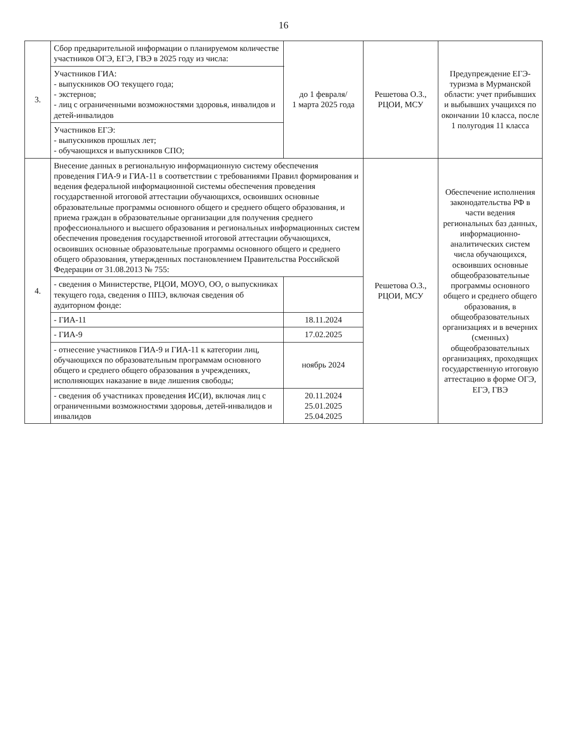16
| 3. | Сбор предварительной информации о планируемом количестве участников ОГЭ, ЕГЭ, ГВЭ в 2025 году из числа: | до 1 февраля/ 1 марта 2025 года | Решетова О.З., РЦОИ, МСУ | Предупреждение ЕГЭ-туризма в Мурманской области: учет прибывших и выбывших учащихся по окончании 10 класса, после 1 полугодия 11 класса |
| | Участников ГИА: - выпускников ОО текущего года; - экстернов; - лиц с ограниченными возможностями здоровья, инвалидов и детей-инвалидов | | | |
| | Участников ЕГЭ: - выпускников прошлых лет; - обучающихся и выпускников СПО; | | | |
| 4. | Внесение данных в региональную информационную систему обеспечения проведения ГИА-9 и ГИА-11 в соответствии с требованиями Правил формирования и ведения федеральной информационной системы обеспечения проведения государственной итоговой аттестации обучающихся, освоивших основные образовательные программы основного общего и среднего общего образования, и приема граждан в образовательные организации для получения среднего профессионального и высшего образования и региональных информационных систем обеспечения проведения государственной итоговой аттестации обучающихся, освоивших основные образовательные программы основного общего и среднего общего образования, утвержденных постановлением Правительства Российской Федерации от 31.08.2013 № 755: | | Решетова О.З., РЦОИ, МСУ | Обеспечение исполнения законодательства РФ в части ведения региональных баз данных, информационно-аналитических систем числа обучающихся, освоивших основные общеобразовательные программы основного общего и среднего общего образования, в общеобразовательных организациях и в вечерних (сменных) общеобразовательных организациях, проходящих государственную итоговую аттестацию в форме ОГЭ, ЕГЭ, ГВЭ |
| | - сведения о Министерстве, РЦОИ, МОУО, ОО, о выпускниках текущего года, сведения о ППЭ, включая сведения об аудиторном фонде: | | | |
| | - ГИА-11 | 18.11.2024 | | |
| | - ГИА-9 | 17.02.2025 | | |
| | - отнесение участников ГИА-9 и ГИА-11 к категории лиц, обучающихся по образовательным программам основного общего и среднего общего образования в учреждениях, исполняющих наказание в виде лишения свободы; | ноябрь 2024 | | |
| | - сведения об участниках проведения ИС(И), включая лиц с ограниченными возможностями здоровья, детей-инвалидов и инвалидов | 20.11.2024 25.01.2025 25.04.2025 | | |